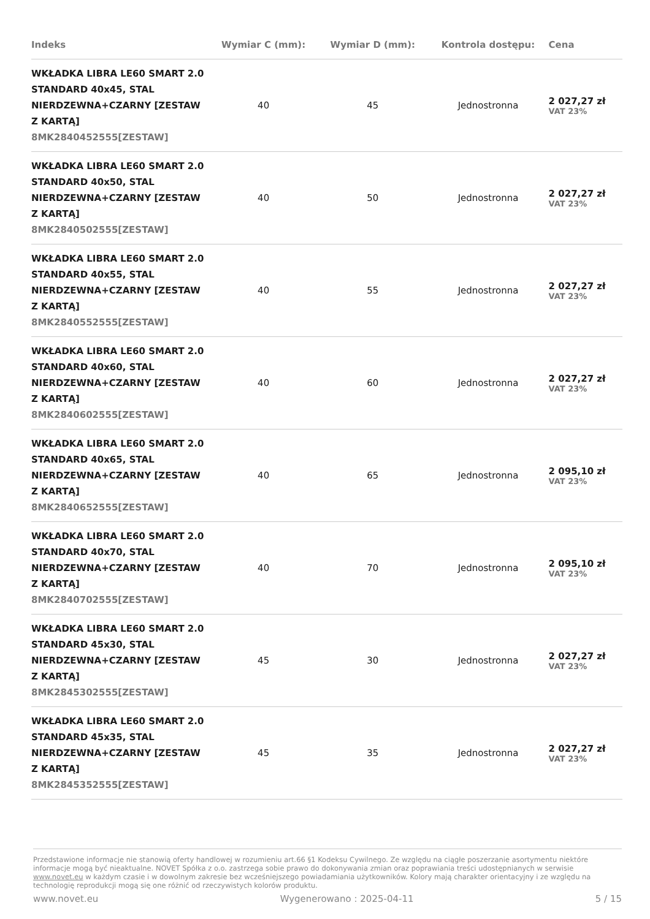| Indeks | Wymiar C (mm): | Wymiar D (mm): | Kontrola dostępu: | Cena |
| --- | --- | --- | --- | --- |
| WKŁADKA LIBRA LE60 SMART 2.0 STANDARD 40x45, STAL NIERDZEWNA+CZARNY [ZESTAW Z KARTĄ] 8MK2840452555[ZESTAW] | 40 | 45 | Jednostronna | 2 027,27 zł VAT 23% |
| WKŁADKA LIBRA LE60 SMART 2.0 STANDARD 40x50, STAL NIERDZEWNA+CZARNY [ZESTAW Z KARTĄ] 8MK2840502555[ZESTAW] | 40 | 50 | Jednostronna | 2 027,27 zł VAT 23% |
| WKŁADKA LIBRA LE60 SMART 2.0 STANDARD 40x55, STAL NIERDZEWNA+CZARNY [ZESTAW Z KARTĄ] 8MK2840552555[ZESTAW] | 40 | 55 | Jednostronna | 2 027,27 zł VAT 23% |
| WKŁADKA LIBRA LE60 SMART 2.0 STANDARD 40x60, STAL NIERDZEWNA+CZARNY [ZESTAW Z KARTĄ] 8MK2840602555[ZESTAW] | 40 | 60 | Jednostronna | 2 027,27 zł VAT 23% |
| WKŁADKA LIBRA LE60 SMART 2.0 STANDARD 40x65, STAL NIERDZEWNA+CZARNY [ZESTAW Z KARTĄ] 8MK2840652555[ZESTAW] | 40 | 65 | Jednostronna | 2 095,10 zł VAT 23% |
| WKŁADKA LIBRA LE60 SMART 2.0 STANDARD 40x70, STAL NIERDZEWNA+CZARNY [ZESTAW Z KARTĄ] 8MK2840702555[ZESTAW] | 40 | 70 | Jednostronna | 2 095,10 zł VAT 23% |
| WKŁADKA LIBRA LE60 SMART 2.0 STANDARD 45x30, STAL NIERDZEWNA+CZARNY [ZESTAW Z KARTĄ] 8MK2845302555[ZESTAW] | 45 | 30 | Jednostronna | 2 027,27 zł VAT 23% |
| WKŁADKA LIBRA LE60 SMART 2.0 STANDARD 45x35, STAL NIERDZEWNA+CZARNY [ZESTAW Z KARTĄ] 8MK2845352555[ZESTAW] | 45 | 35 | Jednostronna | 2 027,27 zł VAT 23% |
Przedstawione informacje nie stanowią oferty handlowej w rozumieniu art.66 §1 Kodeksu Cywilnego. Ze względu na ciągłe poszerzanie asortymentu niektóre informacje mogą być nieaktualne. NOVET Spółka z o.o. zastrzega sobie prawo do dokonywania zmian oraz poprawiania treści udostępnianych w serwisie www.novet.eu w każdym czasie i w dowolnym zakresie bez wcześniejszego powiadamiania użytkowników. Kolory mają charakter orientacyjny i ze względu na technologię reprodukcji mogą się one różnić od rzeczywistych kolorów produktu.
www.novet.eu Wygenerowano : 2025-04-11 5 / 15